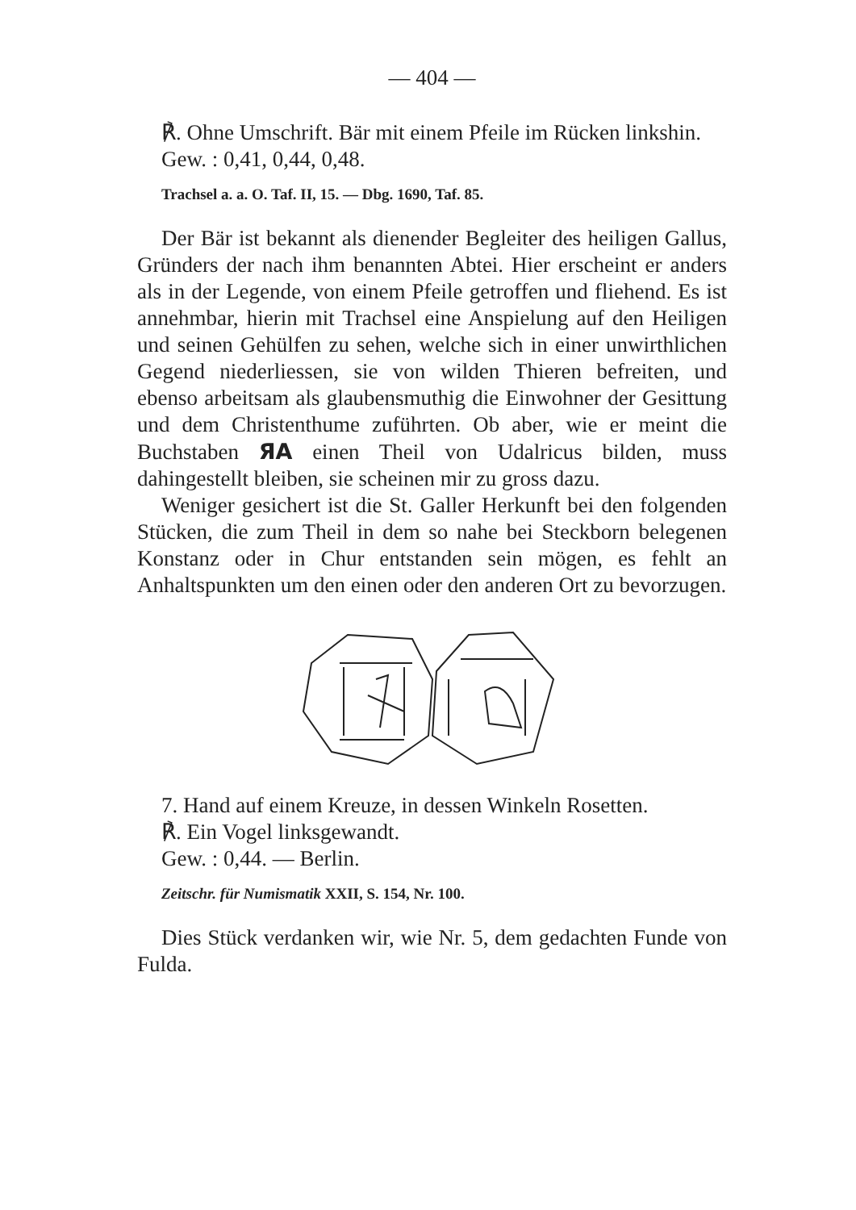— 404 —
℟. Ohne Umschrift. Bär mit einem Pfeile im Rücken linkshin.
Gew. : 0,41, 0,44, 0,48.
Trachsel a. a. O. Taf. II, 15. — Dbg. 1690, Taf. 85.
Der Bär ist bekannt als dienender Begleiter des heiligen Gallus, Gründers der nach ihm benannten Abtei. Hier erscheint er anders als in der Legende, von einem Pfeile getroffen und fliehend. Es ist annehmbar, hierin mit Trachsel eine Anspielung auf den Heiligen und seinen Gehülfen zu sehen, welche sich in einer unwirthlichen Gegend niederliessen, sie von wilden Thieren befreiten, und ebenso arbeitsam als glaubensmuthig die Einwohner der Gesittung und dem Christenthume zuführten. Ob aber, wie er meint die Buchstaben ЯA einen Theil von Udalricus bilden, muss dahingestellt bleiben, sie scheinen mir zu gross dazu.
Weniger gesichert ist die St. Galler Herkunft bei den folgenden Stücken, die zum Theil in dem so nahe bei Steckborn belegenen Konstanz oder in Chur entstanden sein mögen, es fehlt an Anhaltspunkten um den einen oder den anderen Ort zu bevorzugen.
7. Hand auf einem Kreuze, in dessen Winkeln Rosetten.
℟. Ein Vogel linksgewandt.
Gew. : 0,44. — Berlin.
Zeitschr. für Numismatik XXII, S. 154, Nr. 100.
Dies Stück verdanken wir, wie Nr. 5, dem gedachten Funde von Fulda.